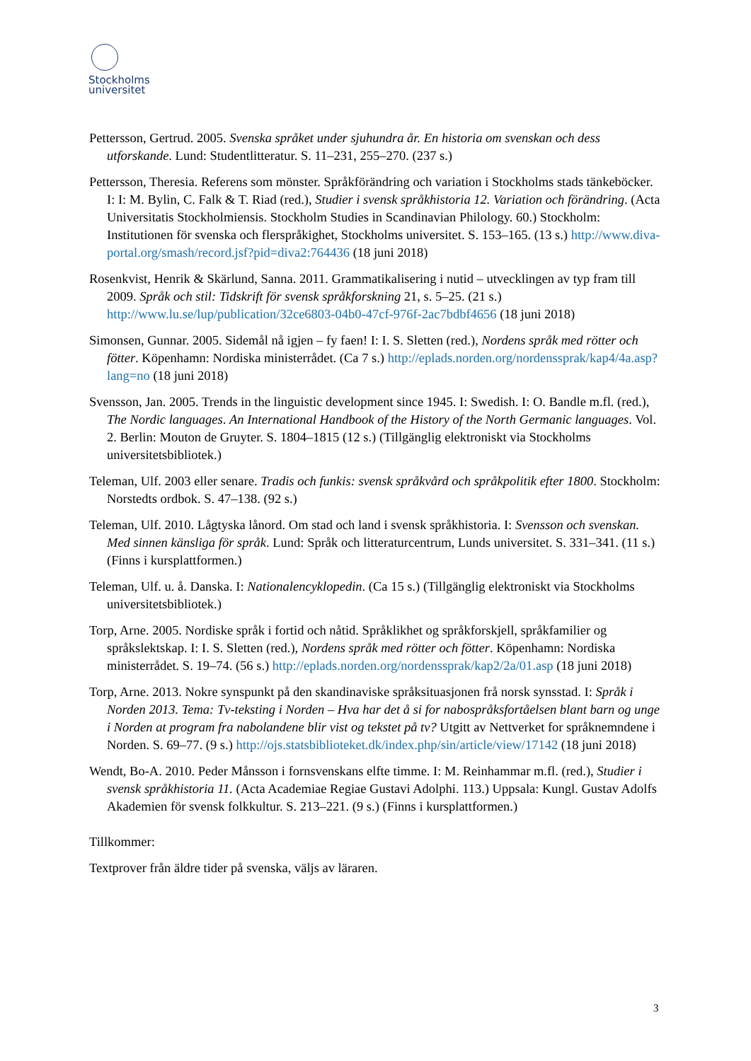Stockholms
universitet
Pettersson, Gertrud. 2005. Svenska språket under sjuhundra år. En historia om svenskan och dess utforskande. Lund: Studentlitteratur. S. 11–231, 255–270. (237 s.)
Pettersson, Theresia. Referens som mönster. Språkförändring och variation i Stockholms stads tänkeböcker. I: I: M. Bylin, C. Falk & T. Riad (red.), Studier i svensk språkhistoria 12. Variation och förändring. (Acta Universitatis Stockholmiensis. Stockholm Studies in Scandinavian Philology. 60.) Stockholm: Institutionen för svenska och flerspråkighet, Stockholms universitet. S. 153–165. (13 s.) http://www.diva-portal.org/smash/record.jsf?pid=diva2:764436 (18 juni 2018)
Rosenkvist, Henrik & Skärlund, Sanna. 2011. Grammatikalisering i nutid – utvecklingen av typ fram till 2009. Språk och stil: Tidskrift för svensk språkforskning 21, s. 5–25. (21 s.) http://www.lu.se/lup/publication/32ce6803-04b0-47cf-976f-2ac7bdbf4656 (18 juni 2018)
Simonsen, Gunnar. 2005. Sidemål nå igjen – fy faen! I: I. S. Sletten (red.), Nordens språk med rötter och fötter. Köpenhamn: Nordiska ministerrådet. (Ca 7 s.) http://eplads.norden.org/nordenssprak/kap4/4a.asp?lang=no (18 juni 2018)
Svensson, Jan. 2005. Trends in the linguistic development since 1945. I: Swedish. I: O. Bandle m.fl. (red.), The Nordic languages. An International Handbook of the History of the North Germanic languages. Vol. 2. Berlin: Mouton de Gruyter. S. 1804–1815 (12 s.) (Tillgänglig elektroniskt via Stockholms universitetsbibliotek.)
Teleman, Ulf. 2003 eller senare. Tradis och funkis: svensk språkvård och språkpolitik efter 1800. Stockholm: Norstedts ordbok. S. 47–138. (92 s.)
Teleman, Ulf. 2010. Lågtyska lånord. Om stad och land i svensk språkhistoria. I: Svensson och svenskan. Med sinnen känsliga för språk. Lund: Språk och litteraturcentrum, Lunds universitet. S. 331–341. (11 s.) (Finns i kursplattformen.)
Teleman, Ulf. u. å. Danska. I: Nationalencyklopedin. (Ca 15 s.) (Tillgänglig elektroniskt via Stockholms universitetsbibliotek.)
Torp, Arne. 2005. Nordiske språk i fortid och nåtid. Språklikhet og språkforskjell, språkfamilier og språkslektskap. I: I. S. Sletten (red.), Nordens språk med rötter och fötter. Köpenhamn: Nordiska ministerrådet. S. 19–74. (56 s.) http://eplads.norden.org/nordenssprak/kap2/2a/01.asp (18 juni 2018)
Torp, Arne. 2013. Nokre synspunkt på den skandinaviske språksituasjonen frå norsk synsstad. I: Språk i Norden 2013. Tema: Tv-teksting i Norden – Hva har det å si for nabospråksfortåelsen blant barn og unge i Norden at program fra nabolandene blir vist og tekstet på tv? Utgitt av Nettverket for språknemndene i Norden. S. 69–77. (9 s.) http://ojs.statsbiblioteket.dk/index.php/sin/article/view/17142 (18 juni 2018)
Wendt, Bo-A. 2010. Peder Månsson i fornsvenskans elfte timme. I: M. Reinhammar m.fl. (red.), Studier i svensk språkhistoria 11. (Acta Academiae Regiae Gustavi Adolphi. 113.) Uppsala: Kungl. Gustav Adolfs Akademien för svensk folkkultur. S. 213–221. (9 s.) (Finns i kursplattformen.)
Tillkommer:
Textprover från äldre tider på svenska, väljs av läraren.
3